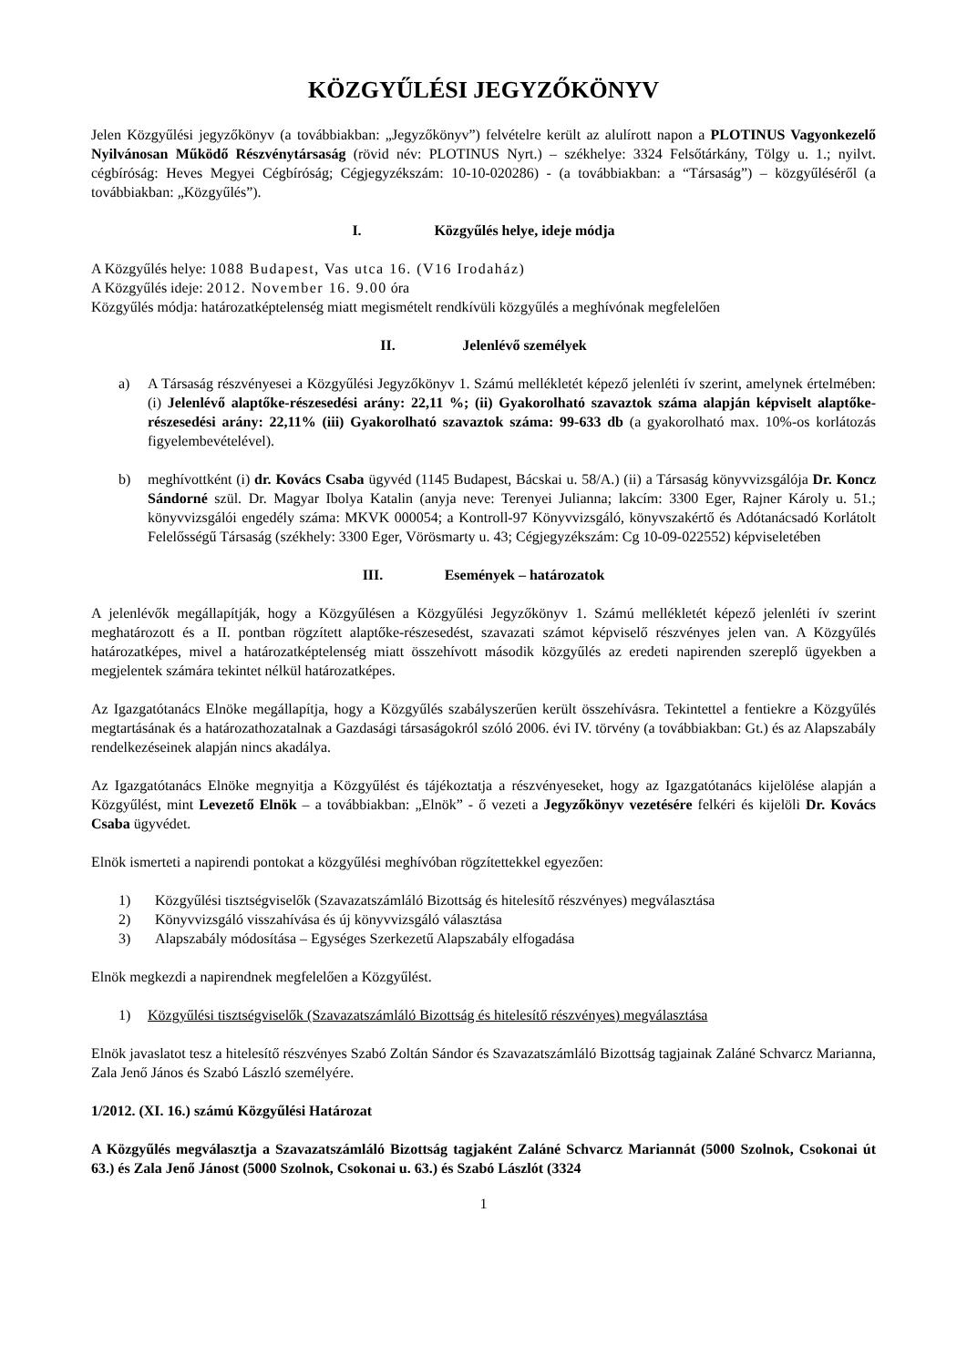KÖZGYŰLÉSI JEGYZŐKÖNYV
Jelen Közgyűlési jegyzőkönyv (a továbbiakban: „Jegyzőkönyv”) felvételre került az alulírott napon a PLOTINUS Vagyonkezelő Nyilvánosan Működő Részvénytársaság (rövid név: PLOTINUS Nyrt.) – székhelye: 3324 Felsőtárkány, Tölgy u. 1.; nyilvt. cégbíróság: Heves Megyei Cégbíróság; Cégjegyzékszám: 10-10-020286) - (a továbbiakban: a “Társaság”) – közgyűléséről (a továbbiakban: „Közgyűlés”).
I. Közgyűlés helye, ideje módja
A Közgyűlés helye: 1088 Budapest, Vas utca 16. (V16 Irodaház)
A Közgyűlés ideje: 2012. November 16. 9.00 óra
Közgyűlés módja: határozatképtelenség miatt megismételt rendkívüli közgyűlés a meghívónak megfelelően
II. Jelenlévő személyek
a) A Társaság részvényesei a Közgyűlési Jegyzőkönyv 1. Számú mellékletét képező jelenléti ív szerint, amelynek értelmében: (i) Jelenlévő alaptőke-részesedési arány: 22,11 %; (ii) Gyakorolható szavaztok száma alapján képviselt alaptőke-részesedési arány: 22,11% (iii) Gyakorolható szavaztok száma: 99-633 db (a gyakorolható max. 10%-os korlátozás figyelembevételével).
b) meghívottként (i) dr. Kovács Csaba ügyvéd (1145 Budapest, Bácskai u. 58/A.) (ii) a Társaság könyvvizsgálója Dr. Koncz Sándorné szül. Dr. Magyar Ibolya Katalin (anyja neve: Terenyei Julianna; lakcím: 3300 Eger, Rajner Károly u. 51.; könyvvizsgálói engedély száma: MKVK 000054; a Kontroll-97 Könyvvizsgáló, könyvszakértő és Adótanácsadó Korlátolt Felelősségű Társaság (székhely: 3300 Eger, Vörösmarty u. 43; Cégjegyzékszám: Cg 10-09-022552) képviseletében
III. Események – határozatok
A jelenlévők megállapítják, hogy a Közgyűlésen a Közgyűlési Jegyzőkönyv 1. Számú mellékletét képező jelenléti ív szerint meghatározott és a II. pontban rögzített alaptőke-részesedést, szavazati számot képviselő részvényes jelen van. A Közgyűlés határozatképes, mivel a határozatképtelenség miatt összehívott második közgyűlés az eredeti napirenden szereplő ügyekben a megjelentek számára tekintet nélkül határozatképes.
Az Igazgatótanács Elnöke megállapítja, hogy a Közgyűlés szabályszerűen került összehívásra. Tekintettel a fentiekre a Közgyűlés megtartásának és a határozathozatalnak a Gazdasági társaságokról szóló 2006. évi IV. törvény (a továbbiakban: Gt.) és az Alapszabály rendelkezéseinek alapján nincs akadálya.
Az Igazgatótanács Elnöke megnyitja a Közgyűlést és tájékoztatja a részvényeseket, hogy az Igazgatótanács kijelölése alapján a Közgyűlést, mint Levezető Elnök – a továbbiakban: „Elnök” - ő vezeti a Jegyzőkönyv vezetésére felkéri és kijelöli Dr. Kovács Csaba ügyvédet.
Elnök ismerteti a napirendi pontokat a közgyűlési meghívóban rögzítettekkel egyezően:
1) Közgyűlési tisztségviselők (Szavazatszámláló Bizottság és hitelesítő részvényes) megválasztása
2) Könyvvizsgáló visszahívása és új könyvvizsgáló választása
3) Alapszabály módosítása – Egységes Szerkezetű Alapszabály elfogadása
Elnök megkezdi a napirendnek megfelelően a Közgyűlést.
1) Közgyűlési tisztségviselők (Szavazatszámláló Bizottság és hitelesítő részvényes) megválasztása
Elnök javaslatot tesz a hitelesítő részvényes Szabó Zoltán Sándor és Szavazatszámláló Bizottság tagjainak Zaláné Schvarcz Marianna, Zala Jenő János és Szabó László személyére.
1/2012. (XI. 16.) számú Közgyűlési Határozat
A Közgyűlés megválasztja a Szavazatszámláló Bizottság tagjaként Zaláné Schvarcz Mariannát (5000 Szolnok, Csokonai út 63.) és Zala Jenő Jánost (5000 Szolnok, Csokonai u. 63.) és Szabó Lászlót (3324
1